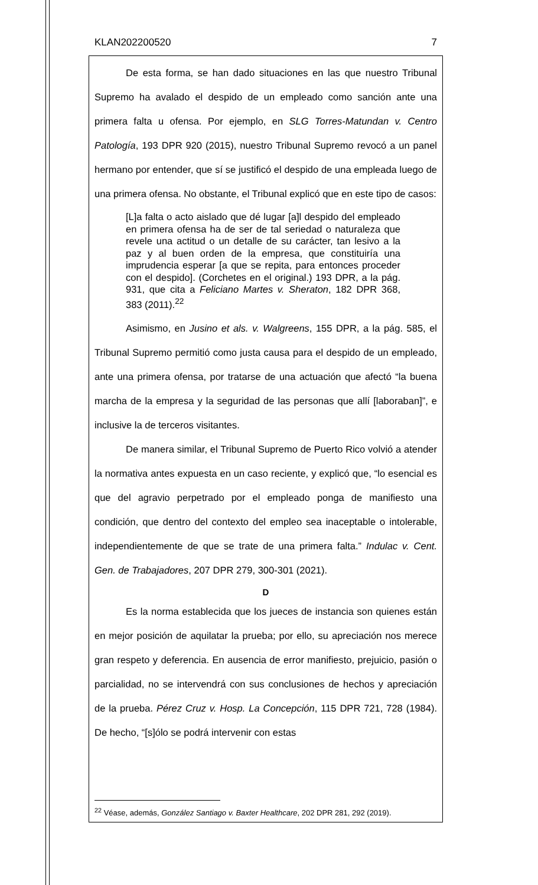KLAN202200520 7
De esta forma, se han dado situaciones en las que nuestro Tribunal Supremo ha avalado el despido de un empleado como sanción ante una primera falta u ofensa. Por ejemplo, en SLG Torres-Matundan v. Centro Patología, 193 DPR 920 (2015), nuestro Tribunal Supremo revocó a un panel hermano por entender, que sí se justificó el despido de una empleada luego de una primera ofensa. No obstante, el Tribunal explicó que en este tipo de casos:
[L]a falta o acto aislado que dé lugar [a]l despido del empleado en primera ofensa ha de ser de tal seriedad o naturaleza que revele una actitud o un detalle de su carácter, tan lesivo a la paz y al buen orden de la empresa, que constituiría una imprudencia esperar [a que se repita, para entonces proceder con el despido]. (Corchetes en el original.) 193 DPR, a la pág. 931, que cita a Feliciano Martes v. Sheraton, 182 DPR 368, 383 (2011).<sup>22</sup>
Asimismo, en Jusino et als. v. Walgreens, 155 DPR, a la pág. 585, el Tribunal Supremo permitió como justa causa para el despido de un empleado, ante una primera ofensa, por tratarse de una actuación que afectó “la buena marcha de la empresa y la seguridad de las personas que allí [laboraban]”, e inclusive la de terceros visitantes.
De manera similar, el Tribunal Supremo de Puerto Rico volvió a atender la normativa antes expuesta en un caso reciente, y explicó que, “lo esencial es que del agravio perpetrado por el empleado ponga de manifiesto una condición, que dentro del contexto del empleo sea inaceptable o intolerable, independientemente de que se trate de una primera falta.” Indulac v. Cent. Gen. de Trabajadores, 207 DPR 279, 300-301 (2021).
D
Es la norma establecida que los jueces de instancia son quienes están en mejor posición de aquilatar la prueba; por ello, su apreciación nos merece gran respeto y deferencia. En ausencia de error manifiesto, prejuicio, pasión o parcialidad, no se intervendrá con sus conclusiones de hechos y apreciación de la prueba. Pérez Cruz v. Hosp. La Concepción, 115 DPR 721, 728 (1984). De hecho, “[s]ólo se podrá intervenir con estas
<sup>22</sup> Véase, además, González Santiago v. Baxter Healthcare, 202 DPR 281, 292 (2019).